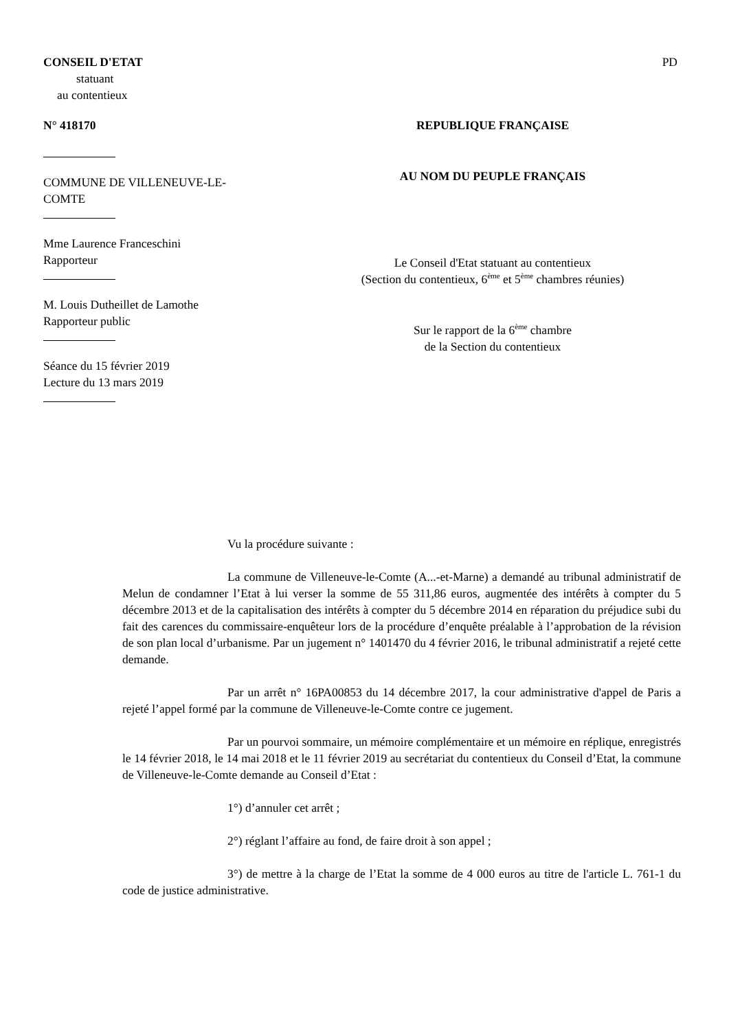CONSEIL D'ETAT
statuant
au contentieux
PD
N° 418170
COMMUNE DE VILLENEUVE-LE-
COMTE
Mme Laurence Franceschini
Rapporteur
M. Louis Dutheillet de Lamothe
Rapporteur public
Séance du 15 février 2019
Lecture du 13 mars 2019
REPUBLIQUE FRANÇAISE
AU NOM DU PEUPLE FRANÇAIS
Le Conseil d'Etat statuant au contentieux
(Section du contentieux, 6<sup>ème</sup> et 5<sup>ème</sup> chambres réunies)
Sur le rapport de la 6<sup>ème</sup> chambre
de la Section du contentieux
Vu la procédure suivante :
La commune de Villeneuve-le-Comte (A...-et-Marne) a demandé au tribunal administratif de Melun de condamner l’Etat à lui verser la somme de 55 311,86 euros, augmentée des intérêts à compter du 5 décembre 2013 et de la capitalisation des intérêts à compter du 5 décembre 2014 en réparation du préjudice subi du fait des carences du commissaire-enquêteur lors de la procédure d’enquête préalable à l’approbation de la révision de son plan local d’urbanisme. Par un jugement n° 1401470 du 4 février 2016, le tribunal administratif a rejeté cette demande.
Par un arrêt n° 16PA00853 du 14 décembre 2017, la cour administrative d'appel de Paris a rejeté l’appel formé par la commune de Villeneuve-le-Comte contre ce jugement.
Par un pourvoi sommaire, un mémoire complémentaire et un mémoire en réplique, enregistrés le 14 février 2018, le 14 mai 2018 et le 11 février 2019 au secrétariat du contentieux du Conseil d’Etat, la commune de Villeneuve-le-Comte demande au Conseil d’Etat :
1°) d’annuler cet arrêt ;
2°) réglant l’affaire au fond, de faire droit à son appel ;
3°) de mettre à la charge de l’Etat la somme de 4 000 euros au titre de l'article L. 761-1 du code de justice administrative.